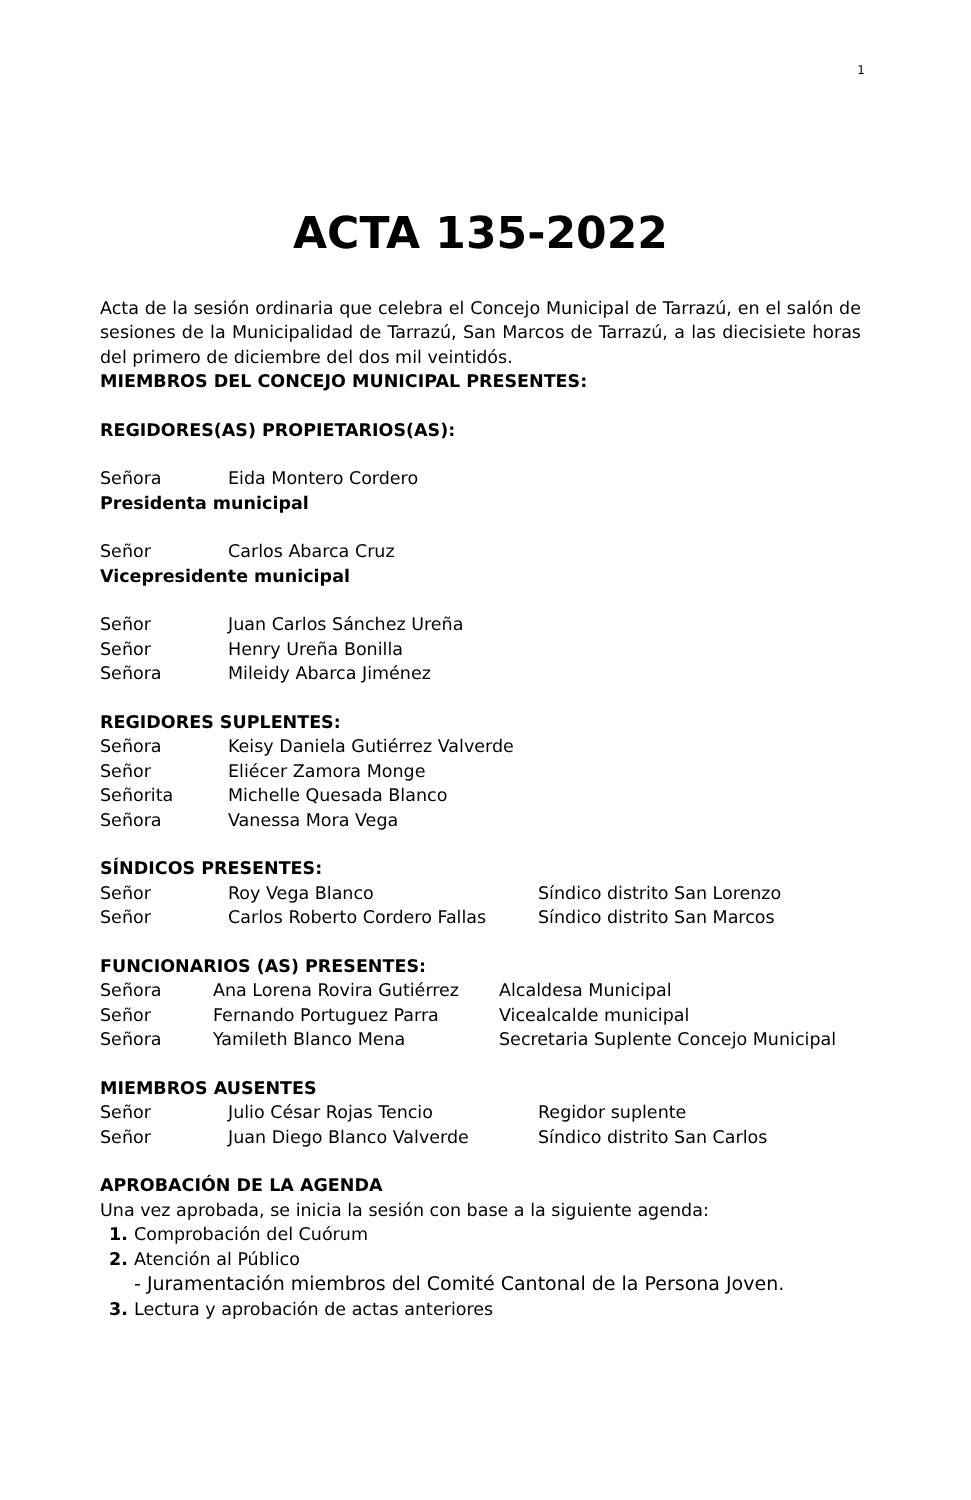1
ACTA 135-2022
Acta de la sesión ordinaria que celebra el Concejo Municipal de Tarrazú, en el salón de sesiones de la Municipalidad de Tarrazú, San Marcos de Tarrazú, a las diecisiete horas del primero de diciembre del dos mil veintidós.
MIEMBROS DEL CONCEJO MUNICIPAL PRESENTES:
REGIDORES(AS) PROPIETARIOS(AS):
Señora Eida Montero Cordero
Presidenta municipal
Señor Carlos Abarca Cruz
Vicepresidente municipal
Señor Juan Carlos Sánchez Ureña
Señor Henry Ureña Bonilla
Señora Mileidy Abarca Jiménez
REGIDORES SUPLENTES:
Señora Keisy Daniela Gutiérrez Valverde
Señor Eliécer Zamora Monge
Señorita Michelle Quesada Blanco
Señora Vanessa Mora Vega
SÍNDICOS PRESENTES:
Señor Roy Vega Blanco Síndico distrito San Lorenzo
Señor Carlos Roberto Cordero Fallas Síndico distrito San Marcos
FUNCIONARIOS (AS) PRESENTES:
Señora Ana Lorena Rovira Gutiérrez Alcaldesa Municipal
Señor Fernando Portuguez Parra Vicealcalde municipal
Señora Yamileth Blanco Mena Secretaria Suplente Concejo Municipal
MIEMBROS AUSENTES
Señor Julio César Rojas Tencio Regidor suplente
Señor Juan Diego Blanco Valverde Síndico distrito San Carlos
APROBACIÓN DE LA AGENDA
Una vez aprobada, se inicia la sesión con base a la siguiente agenda:
Comprobación del Cuórum
Atención al Público
- Juramentación miembros del Comité Cantonal de la Persona Joven.
Lectura y aprobación de actas anteriores